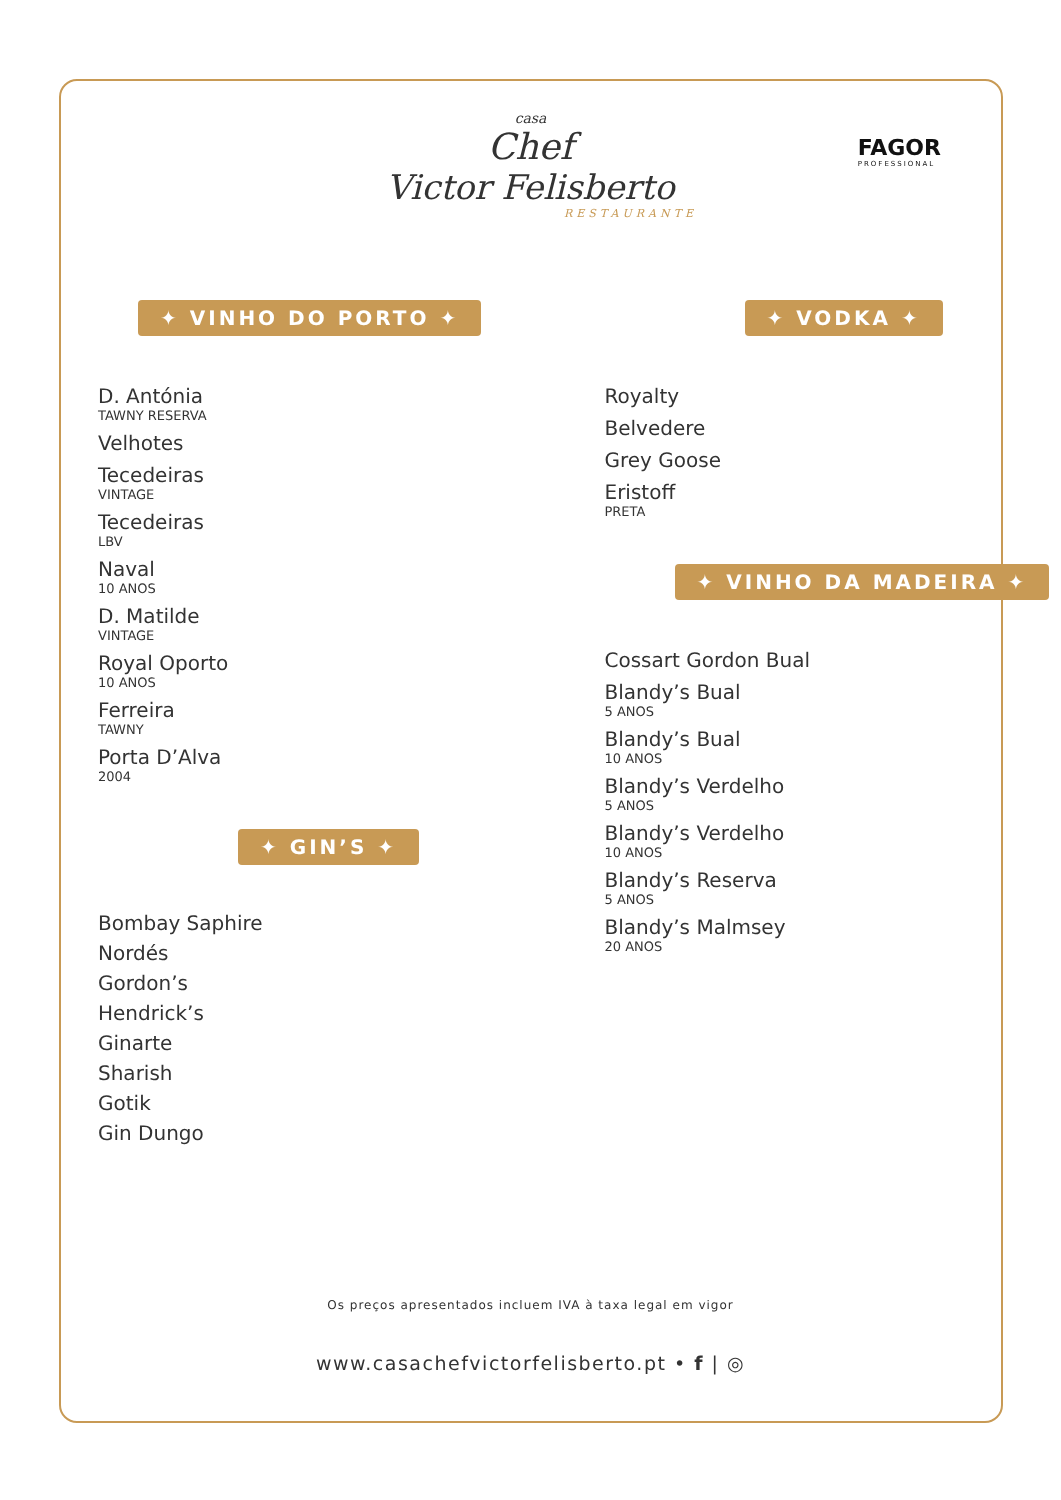casa
Chef
Victor Felisberto
RESTAURANTE
FAGOR
PROFESSIONAL
✦ VINHO DO PORTO ✦
D. Antónia
TAWNY RESERVA
Velhotes
Tecedeiras
VINTAGE
Tecedeiras
LBV
Naval
10 ANOS
D. Matilde
VINTAGE
Royal Oporto
10 ANOS
Ferreira
TAWNY
Porta D’Alva
2004
✦ GIN’S ✦
Bombay Saphire
Nordés
Gordon’s
Hendrick’s
Ginarte
Sharish
Gotik
Gin Dungo
✦ VODKA ✦
Royalty
Belvedere
Grey Goose
Eristoff
PRETA
✦ VINHO DA MADEIRA ✦
Cossart Gordon Bual
Blandy’s Bual
5 ANOS
Blandy’s Bual
10 ANOS
Blandy’s Verdelho
5 ANOS
Blandy’s Verdelho
10 ANOS
Blandy’s Reserva
5 ANOS
Blandy’s Malmsey
20 ANOS
Os preços apresentados incluem IVA à taxa legal em vigor
www.casachefvictorfelisberto.pt • f | ◎